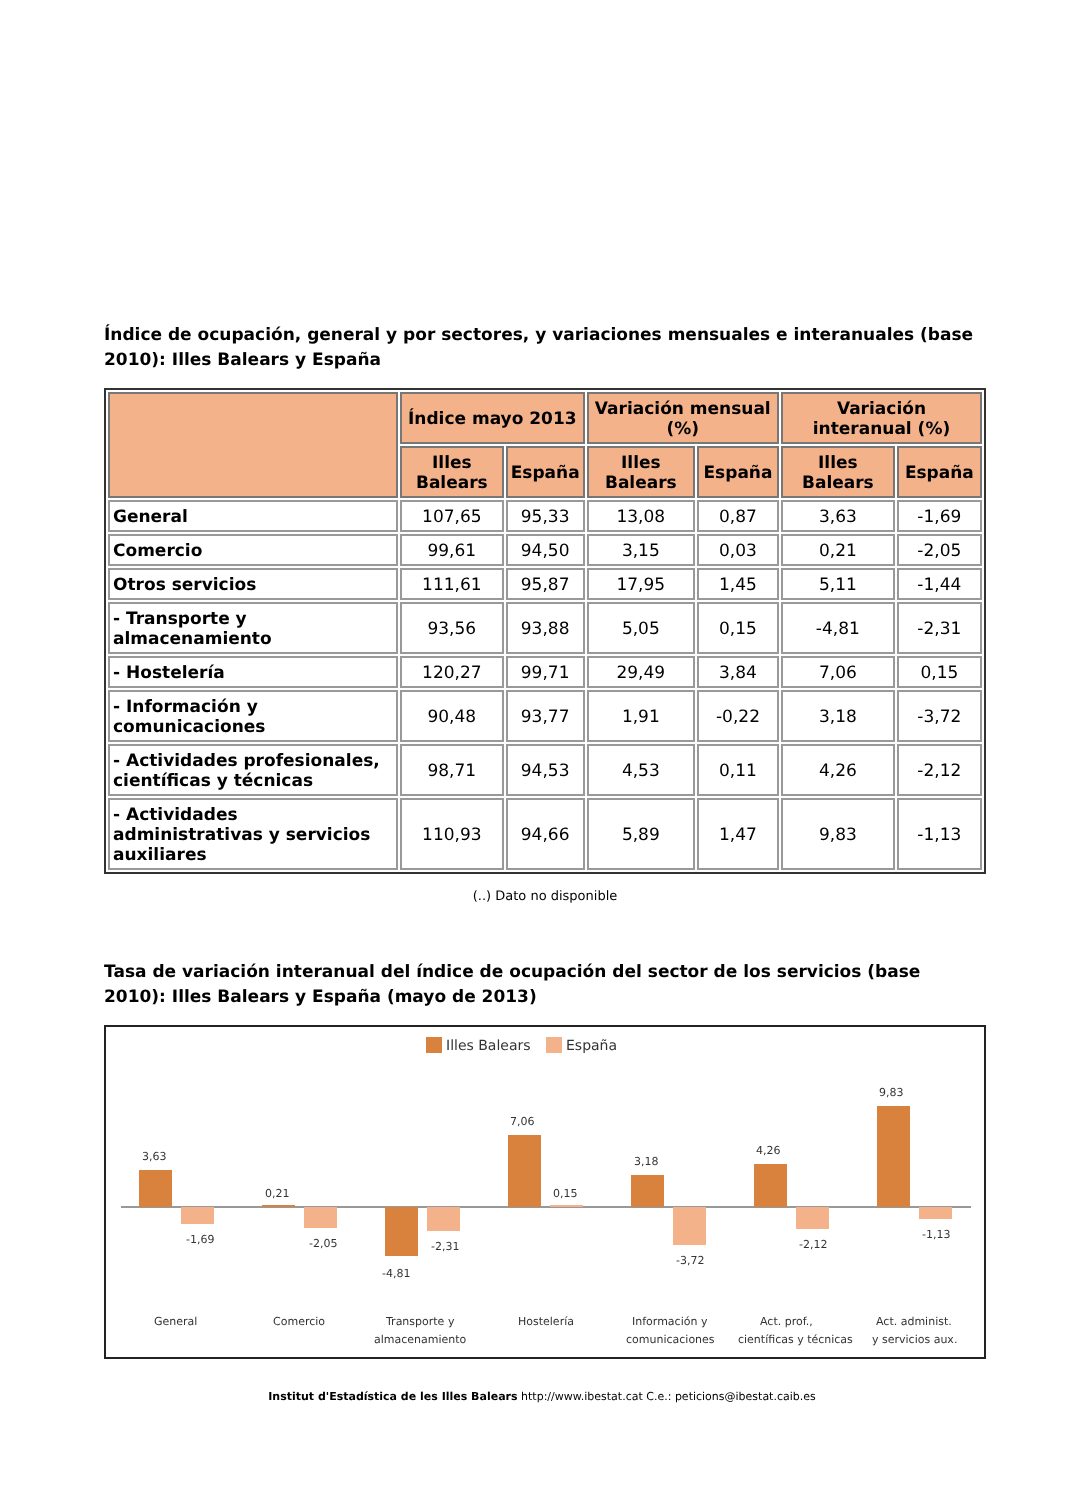Índice de ocupación, general y por sectores, y variaciones mensuales e interanuales (base 2010): Illes Balears y España
| | Índice mayo 2013 | | Variación mensual (%) | | Variación interanual (%) | |
| --- | --- | --- | --- | --- | --- | --- |
| | Illes Balears | España | Illes Balears | España | Illes Balears | España |
| General | 107,65 | 95,33 | 13,08 | 0,87 | 3,63 | -1,69 |
| Comercio | 99,61 | 94,50 | 3,15 | 0,03 | 0,21 | -2,05 |
| Otros servicios | 111,61 | 95,87 | 17,95 | 1,45 | 5,11 | -1,44 |
| - Transporte y almacenamiento | 93,56 | 93,88 | 5,05 | 0,15 | -4,81 | -2,31 |
| - Hostelería | 120,27 | 99,71 | 29,49 | 3,84 | 7,06 | 0,15 |
| - Información y comunicaciones | 90,48 | 93,77 | 1,91 | -0,22 | 3,18 | -3,72 |
| - Actividades profesionales, científicas y técnicas | 98,71 | 94,53 | 4,53 | 0,11 | 4,26 | -2,12 |
| - Actividades administrativas y servicios auxiliares | 110,93 | 94,66 | 5,89 | 1,47 | 9,83 | -1,13 |
(..) Dato no disponible
Tasa de variación interanual del índice de ocupación del sector de los servicios (base 2010): Illes Balears y España (mayo de 2013)
Illes Balears
España
3,63
-1,69
0,21
-2,05
-4,81
-2,31
7,06
0,15
3,18
-3,72
4,26
-2,12
9,83
-1,13
General
Comercio
Transporte y
almacenamiento
Hostelería
Información y
comunicaciones
Act. prof.,
científicas y técnicas
Act. administ.
y servicios aux.
Institut d'Estadística de les Illes Balears http://www.ibestat.cat C.e.: peticions@ibestat.caib.es